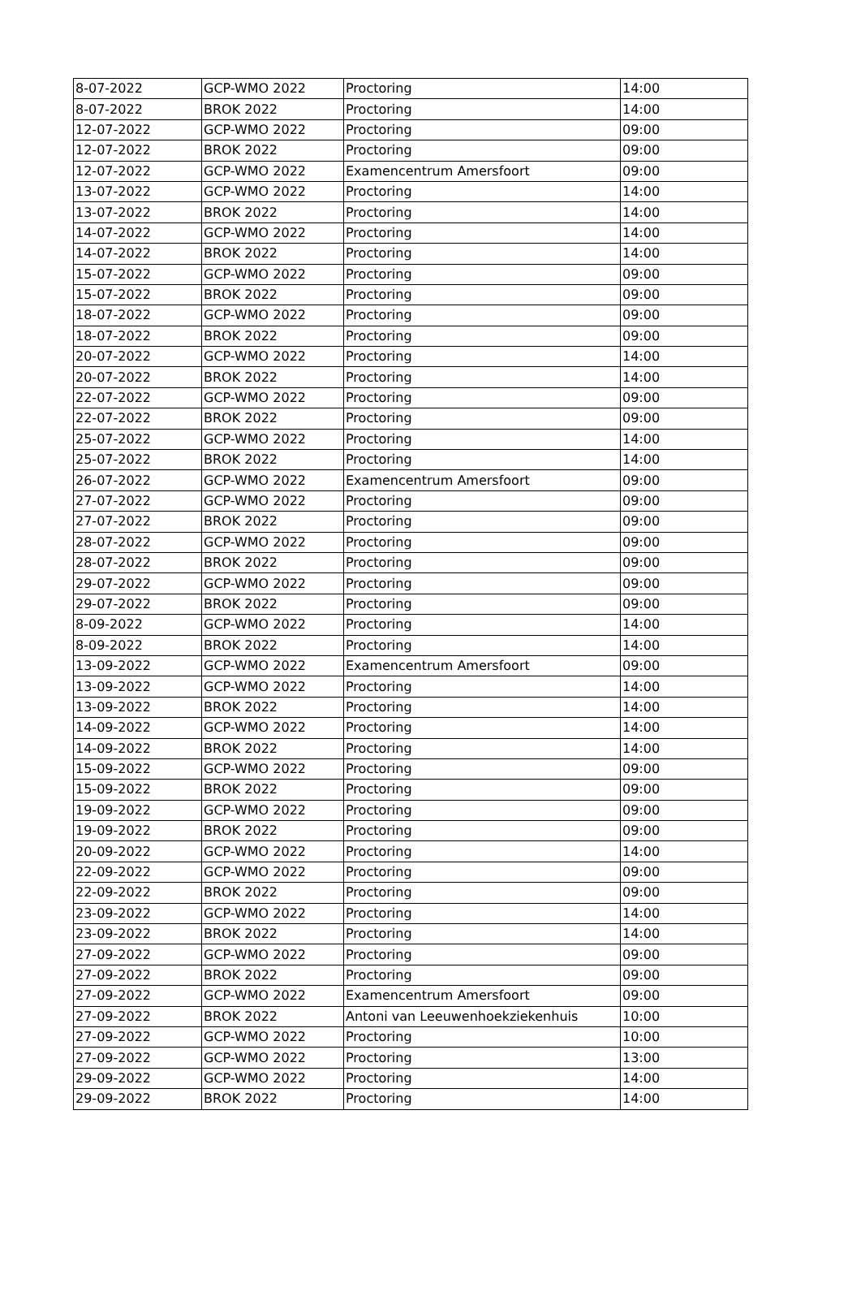| 8-07-2022 | GCP-WMO 2022 | Proctoring | 14:00 |
| 8-07-2022 | BROK 2022 | Proctoring | 14:00 |
| 12-07-2022 | GCP-WMO 2022 | Proctoring | 09:00 |
| 12-07-2022 | BROK 2022 | Proctoring | 09:00 |
| 12-07-2022 | GCP-WMO 2022 | Examencentrum Amersfoort | 09:00 |
| 13-07-2022 | GCP-WMO 2022 | Proctoring | 14:00 |
| 13-07-2022 | BROK 2022 | Proctoring | 14:00 |
| 14-07-2022 | GCP-WMO 2022 | Proctoring | 14:00 |
| 14-07-2022 | BROK 2022 | Proctoring | 14:00 |
| 15-07-2022 | GCP-WMO 2022 | Proctoring | 09:00 |
| 15-07-2022 | BROK 2022 | Proctoring | 09:00 |
| 18-07-2022 | GCP-WMO 2022 | Proctoring | 09:00 |
| 18-07-2022 | BROK 2022 | Proctoring | 09:00 |
| 20-07-2022 | GCP-WMO 2022 | Proctoring | 14:00 |
| 20-07-2022 | BROK 2022 | Proctoring | 14:00 |
| 22-07-2022 | GCP-WMO 2022 | Proctoring | 09:00 |
| 22-07-2022 | BROK 2022 | Proctoring | 09:00 |
| 25-07-2022 | GCP-WMO 2022 | Proctoring | 14:00 |
| 25-07-2022 | BROK 2022 | Proctoring | 14:00 |
| 26-07-2022 | GCP-WMO 2022 | Examencentrum Amersfoort | 09:00 |
| 27-07-2022 | GCP-WMO 2022 | Proctoring | 09:00 |
| 27-07-2022 | BROK 2022 | Proctoring | 09:00 |
| 28-07-2022 | GCP-WMO 2022 | Proctoring | 09:00 |
| 28-07-2022 | BROK 2022 | Proctoring | 09:00 |
| 29-07-2022 | GCP-WMO 2022 | Proctoring | 09:00 |
| 29-07-2022 | BROK 2022 | Proctoring | 09:00 |
| 8-09-2022 | GCP-WMO 2022 | Proctoring | 14:00 |
| 8-09-2022 | BROK 2022 | Proctoring | 14:00 |
| 13-09-2022 | GCP-WMO 2022 | Examencentrum Amersfoort | 09:00 |
| 13-09-2022 | GCP-WMO 2022 | Proctoring | 14:00 |
| 13-09-2022 | BROK 2022 | Proctoring | 14:00 |
| 14-09-2022 | GCP-WMO 2022 | Proctoring | 14:00 |
| 14-09-2022 | BROK 2022 | Proctoring | 14:00 |
| 15-09-2022 | GCP-WMO 2022 | Proctoring | 09:00 |
| 15-09-2022 | BROK 2022 | Proctoring | 09:00 |
| 19-09-2022 | GCP-WMO 2022 | Proctoring | 09:00 |
| 19-09-2022 | BROK 2022 | Proctoring | 09:00 |
| 20-09-2022 | GCP-WMO 2022 | Proctoring | 14:00 |
| 22-09-2022 | GCP-WMO 2022 | Proctoring | 09:00 |
| 22-09-2022 | BROK 2022 | Proctoring | 09:00 |
| 23-09-2022 | GCP-WMO 2022 | Proctoring | 14:00 |
| 23-09-2022 | BROK 2022 | Proctoring | 14:00 |
| 27-09-2022 | GCP-WMO 2022 | Proctoring | 09:00 |
| 27-09-2022 | BROK 2022 | Proctoring | 09:00 |
| 27-09-2022 | GCP-WMO 2022 | Examencentrum Amersfoort | 09:00 |
| 27-09-2022 | BROK 2022 | Antoni van Leeuwenhoekziekenhuis | 10:00 |
| 27-09-2022 | GCP-WMO 2022 | Proctoring | 10:00 |
| 27-09-2022 | GCP-WMO 2022 | Proctoring | 13:00 |
| 29-09-2022 | GCP-WMO 2022 | Proctoring | 14:00 |
| 29-09-2022 | BROK 2022 | Proctoring | 14:00 |